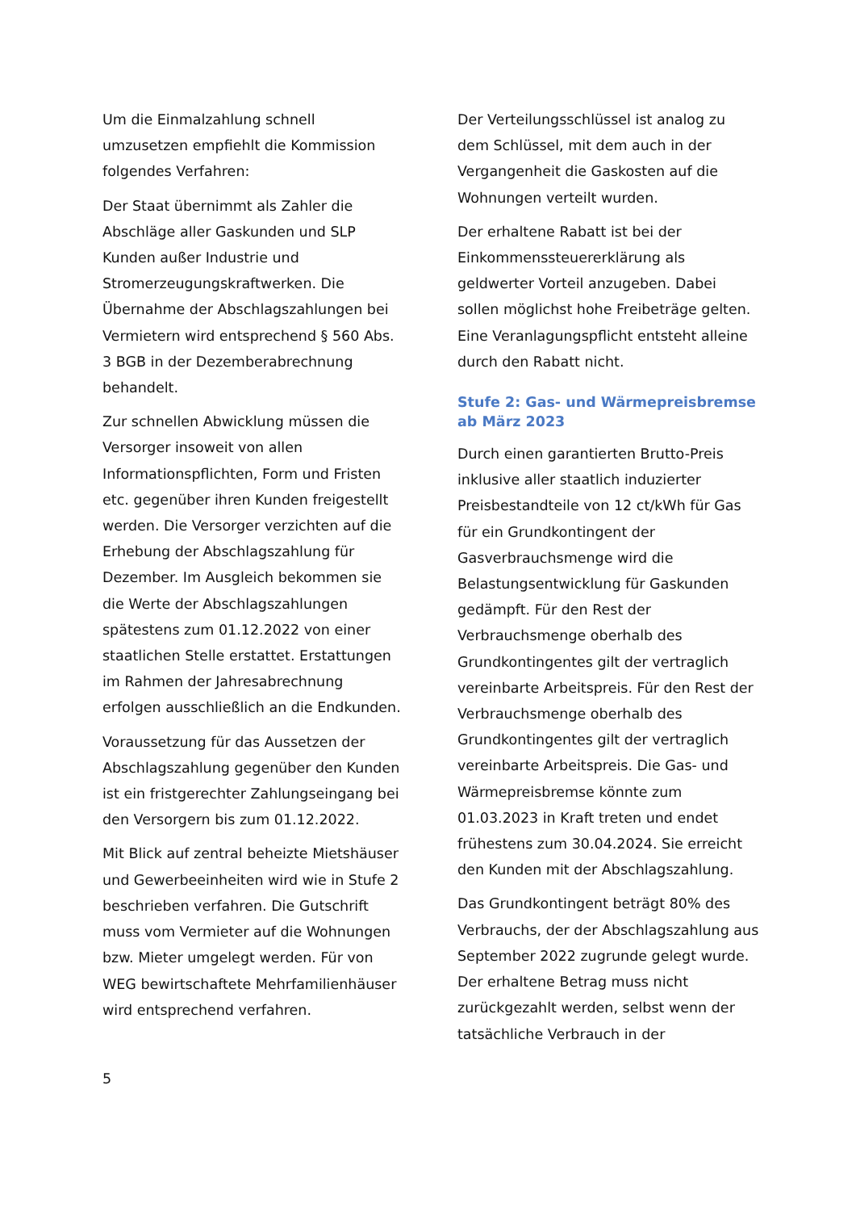Um die Einmalzahlung schnell umzusetzen empfiehlt die Kommission folgendes Verfahren:
Der Staat übernimmt als Zahler die Abschläge aller Gaskunden und SLP Kunden außer Industrie und Stromerzeugungskraftwerken. Die Übernahme der Abschlagszahlungen bei Vermietern wird entsprechend § 560 Abs. 3 BGB in der Dezemberabrechnung behandelt.
Zur schnellen Abwicklung müssen die Versorger insoweit von allen Informationspflichten, Form und Fristen etc. gegenüber ihren Kunden freigestellt werden. Die Versorger verzichten auf die Erhebung der Abschlagszahlung für Dezember. Im Ausgleich bekommen sie die Werte der Abschlagszahlungen spätestens zum 01.12.2022 von einer staatlichen Stelle erstattet. Erstattungen im Rahmen der Jahresabrechnung erfolgen ausschließlich an die Endkunden.
Voraussetzung für das Aussetzen der Abschlagszahlung gegenüber den Kunden ist ein fristgerechter Zahlungseingang bei den Versorgern bis zum 01.12.2022.
Mit Blick auf zentral beheizte Mietshäuser und Gewerbeeinheiten wird wie in Stufe 2 beschrieben verfahren. Die Gutschrift muss vom Vermieter auf die Wohnungen bzw. Mieter umgelegt werden. Für von WEG bewirtschaftete Mehrfamilienhäuser wird entsprechend verfahren.
Der Verteilungsschlüssel ist analog zu dem Schlüssel, mit dem auch in der Vergangenheit die Gaskosten auf die Wohnungen verteilt wurden.
Der erhaltene Rabatt ist bei der Einkommenssteuererklärung als geldwerter Vorteil anzugeben. Dabei sollen möglichst hohe Freibeträge gelten. Eine Veranlagungspflicht entsteht alleine durch den Rabatt nicht.
Stufe 2: Gas- und Wärmepreisbremse ab März 2023
Durch einen garantierten Brutto-Preis inklusive aller staatlich induzierter Preisbestandteile von 12 ct/kWh für Gas für ein Grundkontingent der Gasverbrauchsmenge wird die Belastungsentwicklung für Gaskunden gedämpft. Für den Rest der Verbrauchsmenge oberhalb des Grundkontingentes gilt der vertraglich vereinbarte Arbeitspreis. Für den Rest der Verbrauchsmenge oberhalb des Grundkontingentes gilt der vertraglich vereinbarte Arbeitspreis. Die Gas- und Wärmepreisbremse könnte zum 01.03.2023 in Kraft treten und endet frühestens zum 30.04.2024. Sie erreicht den Kunden mit der Abschlagszahlung.
Das Grundkontingent beträgt 80% des Verbrauchs, der der Abschlagszahlung aus September 2022 zugrunde gelegt wurde. Der erhaltene Betrag muss nicht zurückgezahlt werden, selbst wenn der tatsächliche Verbrauch in der
5